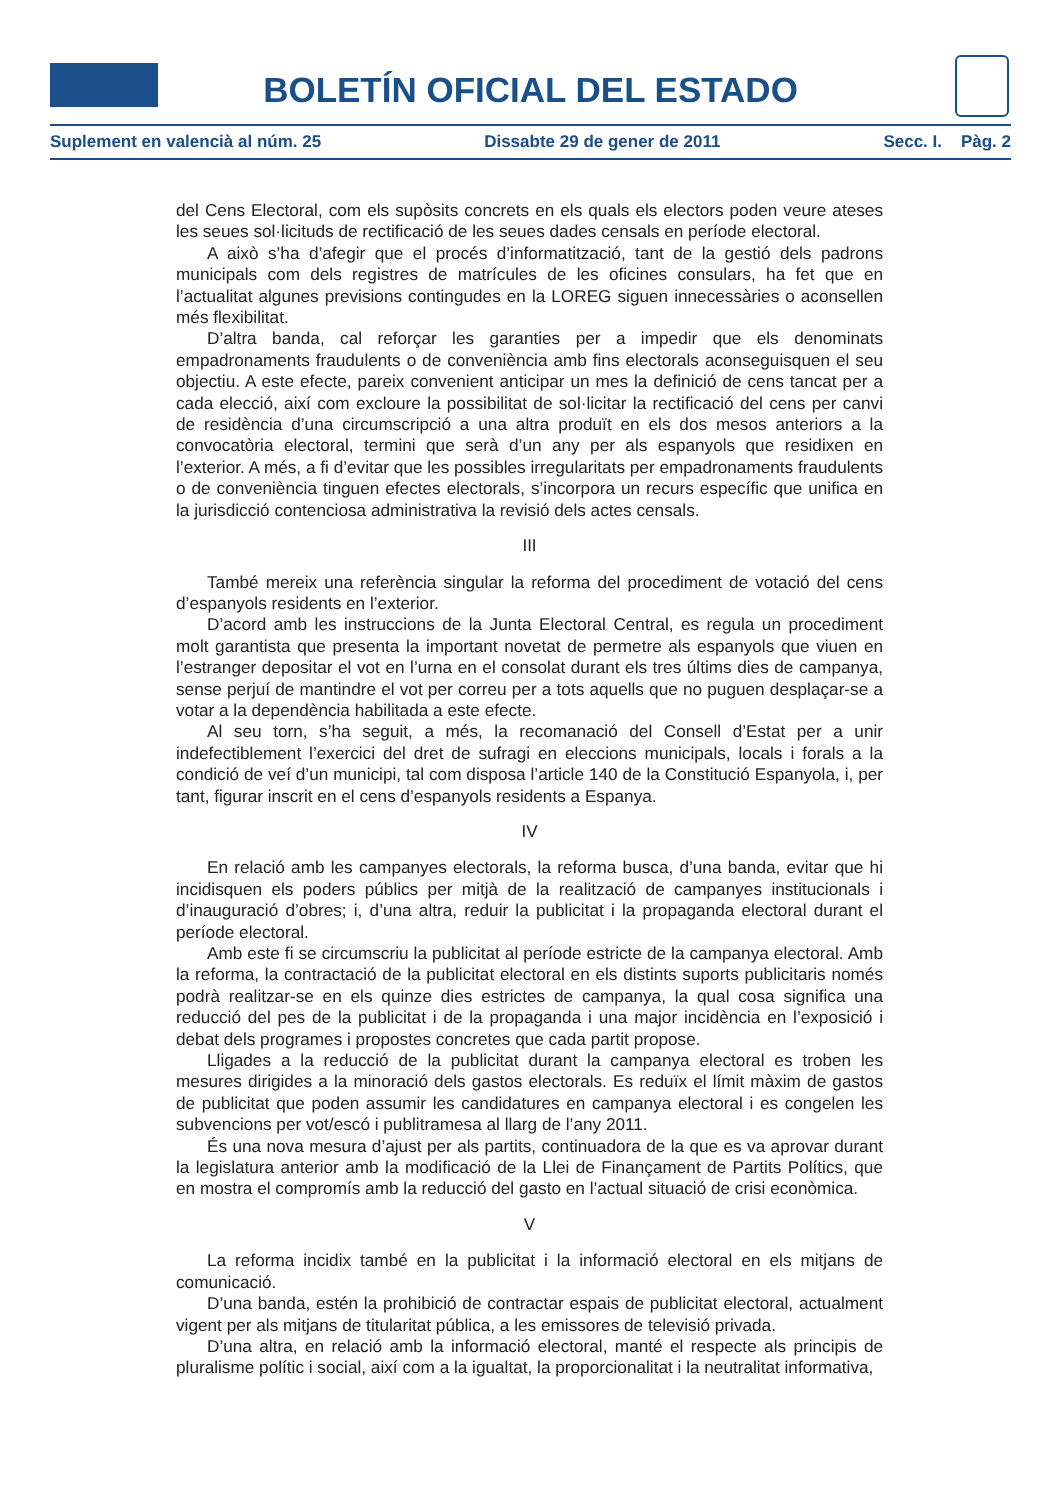BOLETÍN OFICIAL DEL ESTADO
Suplement en valencià al núm. 25 Dissabte 29 de gener de 2011 Secc. I. Pàg. 2
del Cens Electoral, com els supòsits concrets en els quals els electors poden veure ateses les seues sol·licituds de rectificació de les seues dades censals en període electoral.
A això s’ha d’afegir que el procés d’informatització, tant de la gestió dels padrons municipals com dels registres de matrícules de les oficines consulars, ha fet que en l’actualitat algunes previsions contingudes en la LOREG siguen innecessàries o aconsellen més flexibilitat.
D’altra banda, cal reforçar les garanties per a impedir que els denominats empadronaments fraudulents o de conveniència amb fins electorals aconseguisquen el seu objectiu. A este efecte, pareix convenient anticipar un mes la definició de cens tancat per a cada elecció, així com excloure la possibilitat de sol·licitar la rectificació del cens per canvi de residència d’una circumscripció a una altra produït en els dos mesos anteriors a la convocatòria electoral, termini que serà d’un any per als espanyols que residixen en l’exterior. A més, a fi d’evitar que les possibles irregularitats per empadronaments fraudulents o de conveniència tinguen efectes electorals, s’incorpora un recurs específic que unifica en la jurisdicció contenciosa administrativa la revisió dels actes censals.
III
També mereix una referència singular la reforma del procediment de votació del cens d’espanyols residents en l’exterior.
D’acord amb les instruccions de la Junta Electoral Central, es regula un procediment molt garantista que presenta la important novetat de permetre als espanyols que viuen en l’estranger depositar el vot en l’urna en el consolat durant els tres últims dies de campanya, sense perjuí de mantindre el vot per correu per a tots aquells que no puguen desplaçar-se a votar a la dependència habilitada a este efecte.
Al seu torn, s’ha seguit, a més, la recomanació del Consell d’Estat per a unir indefectiblement l’exercici del dret de sufragi en eleccions municipals, locals i forals a la condició de veí d’un municipi, tal com disposa l’article 140 de la Constitució Espanyola, i, per tant, figurar inscrit en el cens d’espanyols residents a Espanya.
IV
En relació amb les campanyes electorals, la reforma busca, d’una banda, evitar que hi incidisquen els poders públics per mitjà de la realització de campanyes institucionals i d’inauguració d’obres; i, d’una altra, reduir la publicitat i la propaganda electoral durant el període electoral.
Amb este fi se circumscriu la publicitat al període estricte de la campanya electoral. Amb la reforma, la contractació de la publicitat electoral en els distints suports publicitaris només podrà realitzar-se en els quinze dies estrictes de campanya, la qual cosa significa una reducció del pes de la publicitat i de la propaganda i una major incidència en l’exposició i debat dels programes i propostes concretes que cada partit propose.
Lligades a la reducció de la publicitat durant la campanya electoral es troben les mesures dirigides a la minoració dels gastos electorals. Es reduïx el límit màxim de gastos de publicitat que poden assumir les candidatures en campanya electoral i es congelen les subvencions per vot/escó i publitramesa al llarg de l’any 2011.
És una nova mesura d’ajust per als partits, continuadora de la que es va aprovar durant la legislatura anterior amb la modificació de la Llei de Finançament de Partits Polítics, que en mostra el compromís amb la reducció del gasto en l’actual situació de crisi econòmica.
V
La reforma incidix també en la publicitat i la informació electoral en els mitjans de comunicació.
D’una banda, estén la prohibició de contractar espais de publicitat electoral, actualment vigent per als mitjans de titularitat pública, a les emissores de televisió privada.
D’una altra, en relació amb la informació electoral, manté el respecte als principis de pluralisme polític i social, així com a la igualtat, la proporcionalitat i la neutralitat informativa,